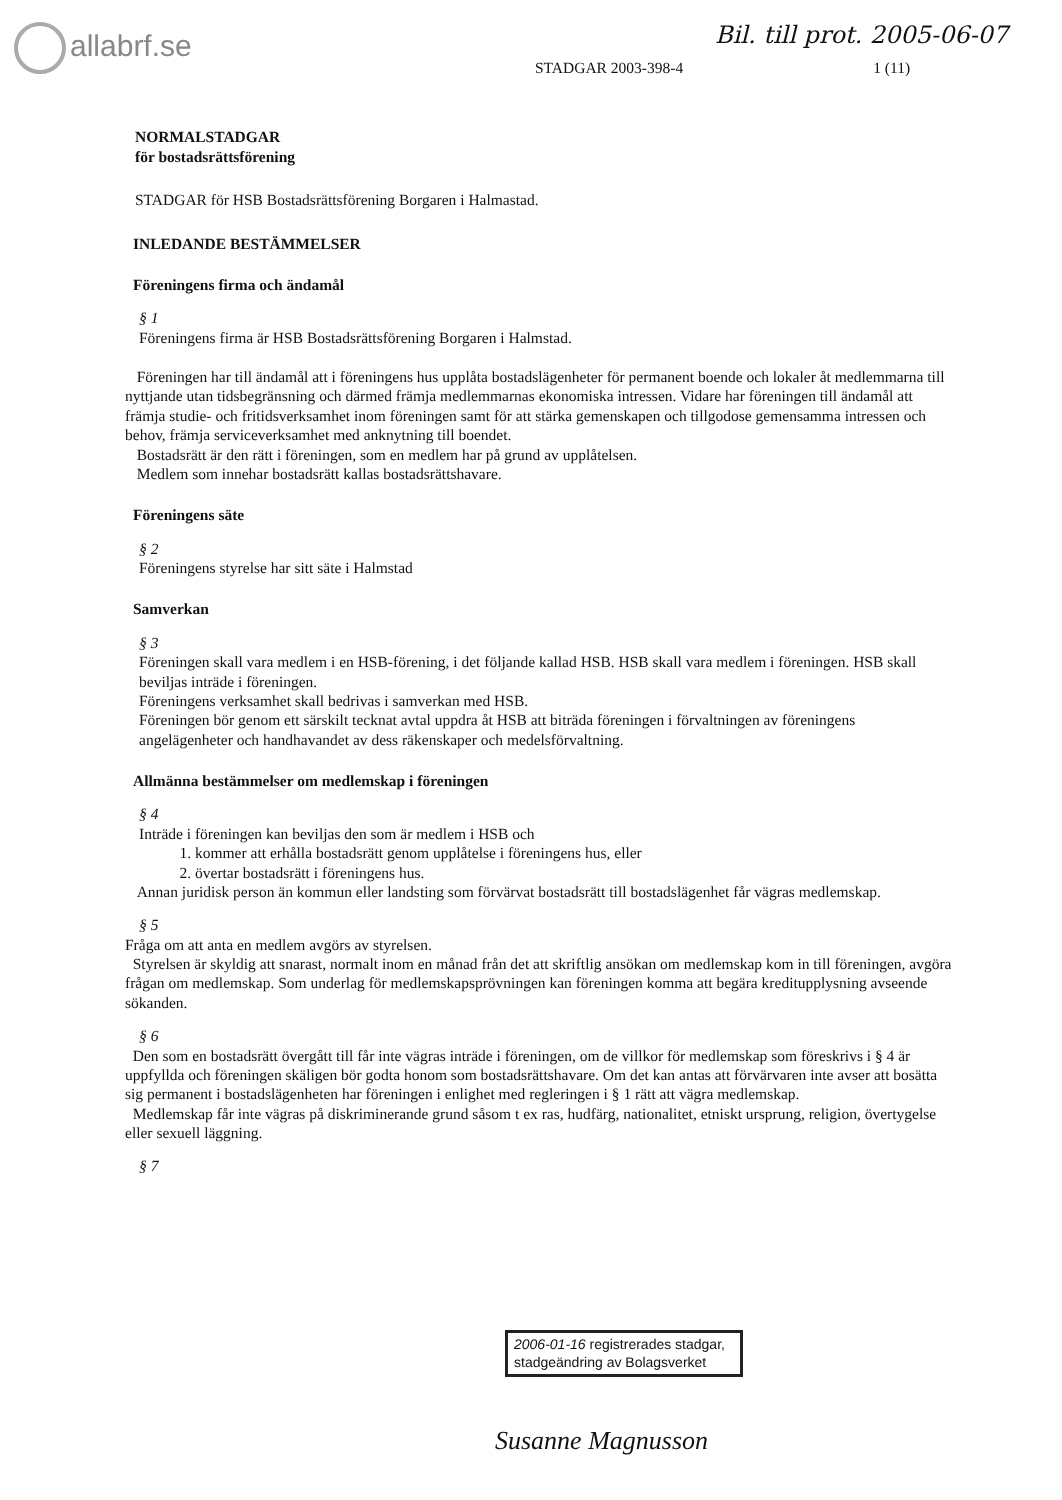allabrf.se Bil. till prot. 2005-06-07
STADGAR 2003-398-4 1 (11)
NORMALSTADGAR
för bostadsrättsförening
STADGAR för HSB Bostadsrättsförening Borgaren i Halmastad.
INLEDANDE BESTÄMMELSER
Föreningens firma och ändamål
§ 1
Föreningens firma är HSB Bostadsrättsförening Borgaren i Halmstad.
Föreningen har till ändamål att i föreningens hus upplåta bostadslägenheter för permanent boende och lokaler åt medlemmarna till nyttjande utan tidsbegränsning och därmed främja medlemmarnas ekonomiska intressen. Vidare har föreningen till ändamål att främja studie- och fritidsverksamhet inom föreningen samt för att stärka gemenskapen och tillgodose gemensamma intressen och behov, främja serviceverksamhet med anknytning till boendet.
Bostadsrätt är den rätt i föreningen, som en medlem har på grund av upplåtelsen.
Medlem som innehar bostadsrätt kallas bostadsrättshavare.
Föreningens säte
§ 2
Föreningens styrelse har sitt säte i Halmstad
Samverkan
§ 3
Föreningen skall vara medlem i en HSB-förening, i det följande kallad HSB. HSB skall vara medlem i föreningen. HSB skall beviljas inträde i föreningen.
Föreningens verksamhet skall bedrivas i samverkan med HSB.
Föreningen bör genom ett särskilt tecknat avtal uppdra åt HSB att biträda föreningen i förvaltningen av föreningens angelägenheter och handhavandet av dess räkenskaper och medelsförvaltning.
Allmänna bestämmelser om medlemskap i föreningen
§ 4
Inträde i föreningen kan beviljas den som är medlem i HSB och
1. kommer att erhålla bostadsrätt genom upplåtelse i föreningens hus, eller
2. övertar bostadsrätt i föreningens hus.
Annan juridisk person än kommun eller landsting som förvärvat bostadsrätt till bostadslägenhet får vägras medlemskap.
§ 5
Fråga om att anta en medlem avgörs av styrelsen.
Styrelsen är skyldig att snarast, normalt inom en månad från det att skriftlig ansökan om medlemskap kom in till föreningen, avgöra frågan om medlemskap. Som underlag för medlemskapsprövningen kan föreningen komma att begära kreditupplysning avseende sökanden.
§ 6
Den som en bostadsrätt övergått till får inte vägras inträde i föreningen, om de villkor för medlemskap som föreskrivs i § 4 är uppfyllda och föreningen skäligen bör godta honom som bostadsrättshavare. Om det kan antas att förvärvaren inte avser att bosätta sig permanent i bostadslägenheten har föreningen i enlighet med regleringen i § 1 rätt att vägra medlemskap.
Medlemskap får inte vägras på diskriminerande grund såsom t ex ras, hudfärg, nationalitet, etniskt ursprung, religion, övertygelse eller sexuell läggning.
§ 7
2006-01-16 registrerades stadgar, stadgeändring av Bolagsverket
Susanne Magnusson